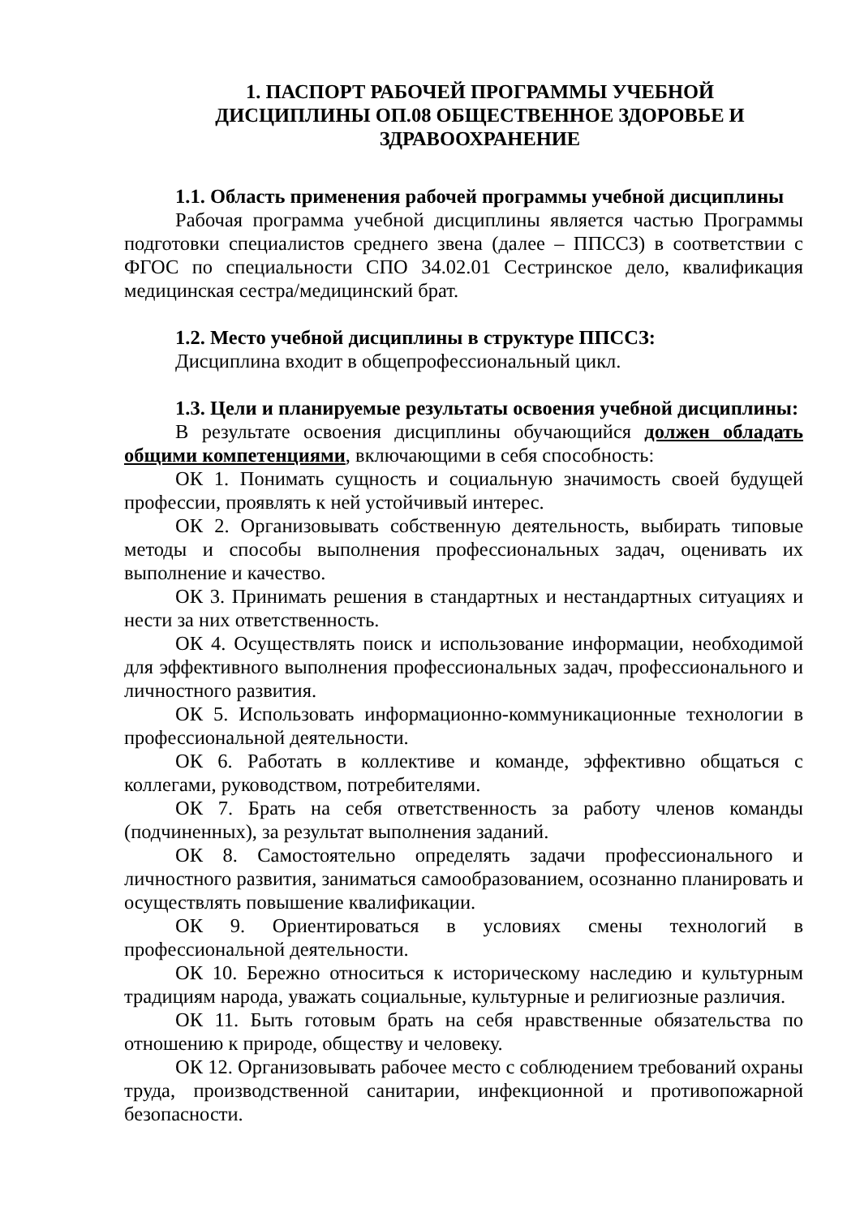1. ПАСПОРТ РАБОЧЕЙ ПРОГРАММЫ УЧЕБНОЙ
ДИСЦИПЛИНЫ ОП.08 ОБЩЕСТВЕННОЕ ЗДОРОВЬЕ И
ЗДРАВООХРАНЕНИЕ
1.1. Область применения рабочей программы учебной дисциплины
Рабочая программа учебной дисциплины является частью Программы подготовки специалистов среднего звена (далее – ППССЗ) в соответствии с ФГОС по специальности СПО 34.02.01 Сестринское дело, квалификация медицинская сестра/медицинский брат.
1.2. Место учебной дисциплины в структуре ППССЗ:
Дисциплина входит в общепрофессиональный цикл.
1.3. Цели и планируемые результаты освоения учебной дисциплины:
В результате освоения дисциплины обучающийся должен обладать общими компетенциями, включающими в себя способность:
ОК 1. Понимать сущность и социальную значимость своей будущей профессии, проявлять к ней устойчивый интерес.
ОК 2. Организовывать собственную деятельность, выбирать типовые методы и способы выполнения профессиональных задач, оценивать их выполнение и качество.
ОК 3. Принимать решения в стандартных и нестандартных ситуациях и нести за них ответственность.
ОК 4. Осуществлять поиск и использование информации, необходимой для эффективного выполнения профессиональных задач, профессионального и личностного развития.
ОК 5. Использовать информационно-коммуникационные технологии в профессиональной деятельности.
ОК 6. Работать в коллективе и команде, эффективно общаться с коллегами, руководством, потребителями.
ОК 7. Брать на себя ответственность за работу членов команды (подчиненных), за результат выполнения заданий.
ОК 8. Самостоятельно определять задачи профессионального и личностного развития, заниматься самообразованием, осознанно планировать и осуществлять повышение квалификации.
ОК 9. Ориентироваться в условиях смены технологий в профессиональной деятельности.
ОК 10. Бережно относиться к историческому наследию и культурным традициям народа, уважать социальные, культурные и религиозные различия.
ОК 11. Быть готовым брать на себя нравственные обязательства по отношению к природе, обществу и человеку.
ОК 12. Организовывать рабочее место с соблюдением требований охраны труда, производственной санитарии, инфекционной и противопожарной безопасности.